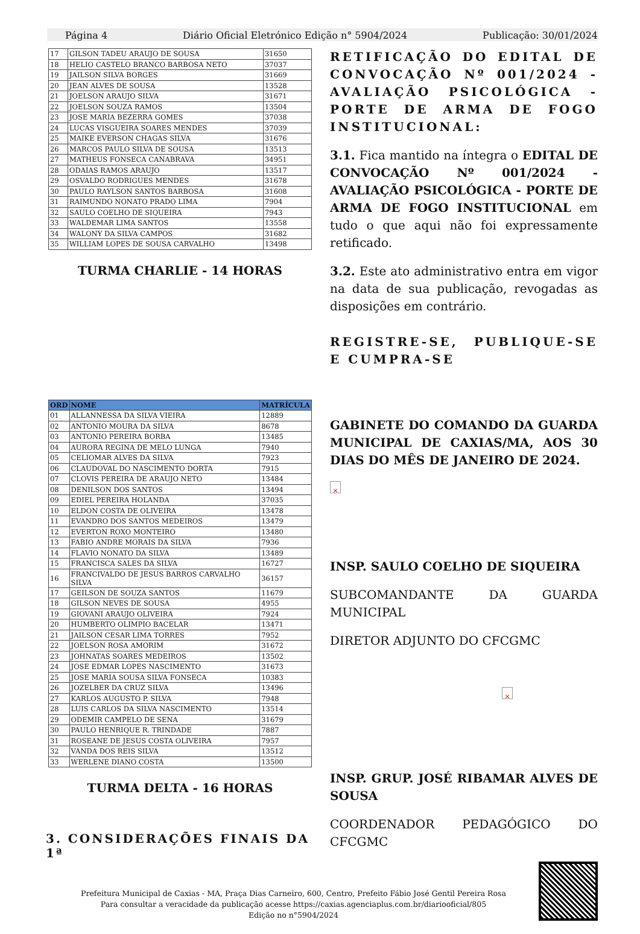Página 4 Diário Oficial Eletrónico Edição n° 5904/2024 Publicação: 30/01/2024
| 17 | GILSON TADEU ARAUJO DE SOUSA | 31650 |
| 18 | HELIO CASTELO BRANCO BARBOSA NETO | 37037 |
| 19 | JAILSON SILVA BORGES | 31669 |
| 20 | JEAN ALVES DE SOUSA | 13528 |
| 21 | JOELSON ARAUJO SILVA | 31671 |
| 22 | JOELSON SOUZA RAMOS | 13504 |
| 23 | JOSE MARIA BEZERRA GOMES | 37038 |
| 24 | LUCAS VISGUEIRA SOARES MENDES | 37039 |
| 25 | MAIKE EVERSON CHAGAS SILVA | 31676 |
| 26 | MARCOS PAULO SILVA DE SOUSA | 13513 |
| 27 | MATHEUS FONSECA CANABRAVA | 34951 |
| 28 | ODAIAS RAMOS ARAUJO | 13517 |
| 29 | OSVALDO RODRIGUES MENDES | 31678 |
| 30 | PAULO RAYLSON SANTOS BARBOSA | 31608 |
| 31 | RAIMUNDO NONATO PRADO LIMA | 7904 |
| 32 | SAULO COELHO DE SIQUEIRA | 7943 |
| 33 | WALDEMAR LIMA SANTOS | 13558 |
| 34 | WALONY DA SILVA CAMPOS | 31682 |
| 35 | WILLIAM LOPES DE SOUSA CARVALHO | 13498 |
TURMA CHARLIE - 14 HORAS
| ORD | NOME | MATRÍCULA |
| --- | --- | --- |
| 01 | ALLANNESSA DA SILVA VIEIRA | 12889 |
| 02 | ANTONIO MOURA DA SILVA | 8678 |
| 03 | ANTONIO PEREIRA BORBA | 13485 |
| 04 | AURORA REGINA DE MELO LUNGA | 7940 |
| 05 | CELIOMAR ALVES DA SILVA | 7923 |
| 06 | CLAUDOVAL DO NASCIMENTO DORTA | 7915 |
| 07 | CLOVIS PEREIRA DE ARAUJO NETO | 13484 |
| 08 | DENILSON DOS SANTOS | 13494 |
| 09 | EDIEL PEREIRA HOLANDA | 37035 |
| 10 | ELDON COSTA DE OLIVEIRA | 13478 |
| 11 | EVANDRO DOS SANTOS MEDEIROS | 13479 |
| 12 | EVERTON ROXO MONTEIRO | 13480 |
| 13 | FABIO ANDRE MORAIS DA SILVA | 7936 |
| 14 | FLAVIO NONATO DA SILVA | 13489 |
| 15 | FRANCISCA SALES DA SILVA | 16727 |
| 16 | FRANCIVALDO DE JESUS BARROS CARVALHO SILVA | 36157 |
| 17 | GEILSON DE SOUZA SANTOS | 11679 |
| 18 | GILSON NEVES DE SOUSA | 4955 |
| 19 | GIOVANI ARAUJO OLIVEIRA | 7924 |
| 20 | HUMBERTO OLIMPIO BACELAR | 13471 |
| 21 | JAILSON CESAR LIMA TORRES | 7952 |
| 22 | JOELSON ROSA AMORIM | 31672 |
| 23 | JOHNATAS SOARES MEDEIROS | 13502 |
| 24 | JOSE EDMAR LOPES NASCIMENTO | 31673 |
| 25 | JOSE MARIA SOUSA SILVA FONSECA | 10383 |
| 26 | JOZELBER DA CRUZ SILVA | 13496 |
| 27 | KARLOS AUGUSTO P. SILVA | 7948 |
| 28 | LUIS CARLOS DA SILVA NASCIMENTO | 13514 |
| 29 | ODEMIR CAMPELO DE SENA | 31679 |
| 30 | PAULO HENRIQUE R. TRINDADE | 7887 |
| 31 | ROSEANE DE JESUS COSTA OLIVEIRA | 7957 |
| 32 | VANDA DOS REIS SILVA | 13512 |
| 33 | WERLENE DIANO COSTA | 13500 |
TURMA DELTA - 16 HORAS
3. CONSIDERAÇÕES FINAIS DA 1ª
RETIFICAÇÃO DO EDITAL DE CONVOCAÇÃO Nº 001/2024 - AVALIAÇÃO PSICOLÓGICA - PORTE DE ARMA DE FOGO INSTITUCIONAL:
3.1. Fica mantido na íntegra o EDITAL DE CONVOCAÇÃO Nº 001/2024 - AVALIAÇÃO PSICOLÓGICA - PORTE DE ARMA DE FOGO INSTITUCIONAL em tudo o que aqui não foi expressamente retificado.
3.2. Este ato administrativo entra em vigor na data de sua publicação, revogadas as disposições em contrário.
REGISTRE-SE, PUBLIQUE-SE E CUMPRA-SE
GABINETE DO COMANDO DA GUARDA MUNICIPAL DE CAXIAS/MA, AOS 30 DIAS DO MÊS DE JANEIRO DE 2024.
×
INSP. SAULO COELHO DE SIQUEIRA
SUBCOMANDANTE DA GUARDA MUNICIPAL
DIRETOR ADJUNTO DO CFCGMC
×
INSP. GRUP. JOSÉ RIBAMAR ALVES DE SOUSA
COORDENADOR PEDAGÓGICO DO CFCGMC
Prefeitura Municipal de Caxias - MA, Praça Dias Carneiro, 600, Centro, Prefeito Fábio José Gentil Pereira Rosa
Para consultar a veracidade da publicação acesse https://caxias.agenciaplus.com.br/diariooficial/805
Edição no n°5904/2024